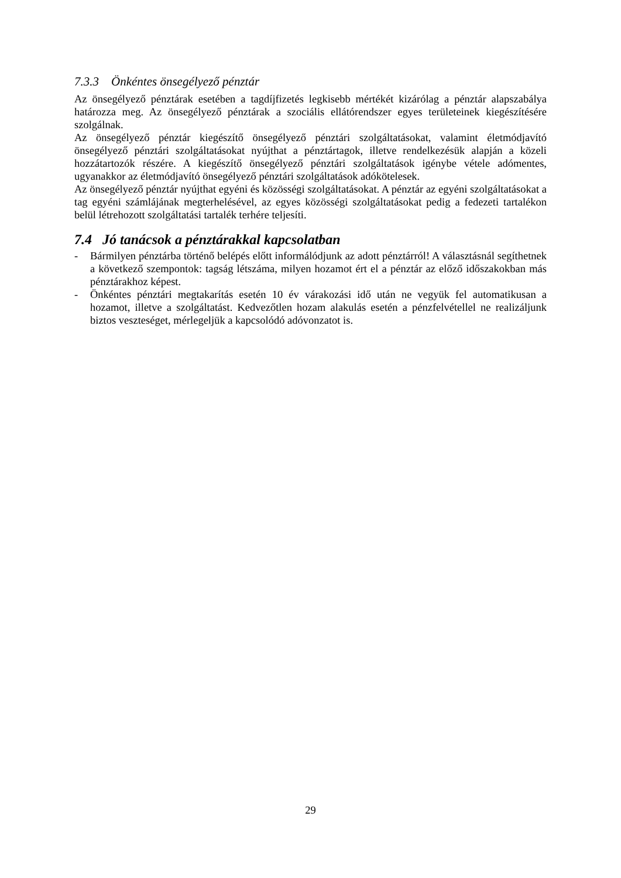7.3.3 Önkéntes önsegélyező pénztár
Az önsegélyező pénztárak esetében a tagdíjfizetés legkisebb mértékét kizárólag a pénztár alapszabálya határozza meg. Az önsegélyező pénztárak a szociális ellátórendszer egyes területeinek kiegészítésére szolgálnak.
Az önsegélyező pénztár kiegészítő önsegélyező pénztári szolgáltatásokat, valamint életmódjavító önsegélyező pénztári szolgáltatásokat nyújthat a pénztártagok, illetve rendelkezésük alapján a közeli hozzátartozók részére. A kiegészítő önsegélyező pénztári szolgáltatások igénybe vétele adómentes, ugyanakkor az életmódjavító önsegélyező pénztári szolgáltatások adókötelesek.
Az önsegélyező pénztár nyújthat egyéni és közösségi szolgáltatásokat. A pénztár az egyéni szolgáltatásokat a tag egyéni számlájának megterhelésével, az egyes közösségi szolgáltatásokat pedig a fedezeti tartalékon belül létrehozott szolgáltatási tartalék terhére teljesíti.
7.4 Jó tanácsok a pénztárakkal kapcsolatban
- Bármilyen pénztárba történő belépés előtt informálódjunk az adott pénztárról! A választásnál segíthetnek a következő szempontok: tagság létszáma, milyen hozamot ért el a pénztár az előző időszakokban más pénztárakhoz képest.
- Önkéntes pénztári megtakarítás esetén 10 év várakozási idő után ne vegyük fel automatikusan a hozamot, illetve a szolgáltatást. Kedvezőtlen hozam alakulás esetén a pénzfelvétellel ne realizáljunk biztos veszteséget, mérlegeljük a kapcsolódó adóvonzatot is.
29